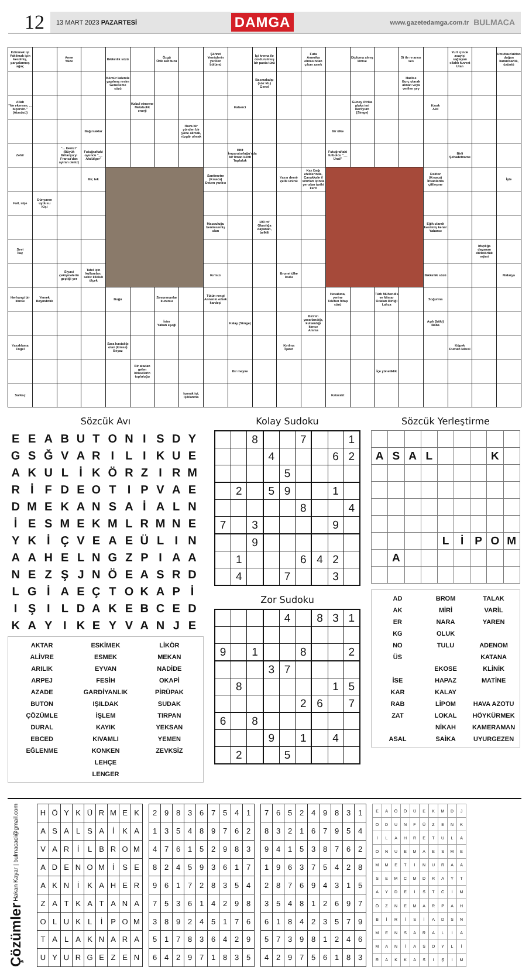12 13 MART 2023 PAZARTESİ DAMGA www.gazetedamga.com.tr BULMACA
| Edinmek işi Yakılmak için kesilmiş, parçalanmış ağaç | | Anne Yüce | | Bıkkınlık sözü | | Özgü Ürik asit tuzu | | Şöhret Yemişlerin yenilen bölümü | | İçi krema ile doldurulmuş bir pasta türü | | Futa Amerika elmasından çıkan zamk | | Diploma almış kimse | | Si ile re arası ses | | Yurt içinde asayişi sağlayan silahlı kuvvet Ulan | | Umutsuzluktan doğan karamsarlık, üzüntü |
| | | | | Kömür kalemle yapılmış resim Genelleme sözü | | | | | | Basmakalıp (söz vb.) Genel | | | | | | Hadise Borç olarak alınan veya verilen şey | | | | |
| Allah "Ne ekersen, ... biçersin." (Atasözü) | | | | | Kabul etmeme Metabolik enerji | | | | Haberci | | | | | Güney Afrika plaka imi Berilyum (Simge) | | | Kasık Akıl | | | |
| | | | Bağırsaklar | | | | Hava bir yönden bir yöne akmak, rüzgâr olmak | | | | | | Bir ülke | | | | | | | |
| Zehir | | "... Denizi" (Büyük Britanya'yı Fransa'dan ayıran deniz) | Fotoğraftaki oyuncu "__ Akdülger" | | | | | | Hitit İmparatorluğu'nda bir liman kenti Topluluk | | | | Fotoğraftaki futbolcu "__ Ünal" | | | | | Birli Şehadetname | | |
| | | | Bir, tek | | | | | Santimetre (Kısaca) Deizm yanlısı | | | Yassı demir çelik ürünü | Kaz Dağı eteklerinde, Çanakkale il sınırları içinde yer alan tarihi kent | | | | | Doktor (Kısaca) İnsanlarda çiftleşme | | | İşte |
| Fail, süje | Dünyanın uydusu Kişi | | | | | | | | | | | | | | | | | | | |
| | | | | | | | | Maoculuğu benimsemiş olan | | 100 m² Olasılığa dayanan, belkili | | | | | | | Eğik olarak kesilmiş kenar Yabancı | | | |
| Sevi İlaç | | | | | | | | | | | | | | | | | | | Irkçılığa dayanan diktatörlük rejimi | |
| | | Siyasi çekişmelerin geçtiği yer | Tahıl için kullanılan, sekiz kiloluk ölçek | | | | | Kırmızı | | | Brunei ülke kodu | | | | | | Bıkkınlık sözü | | | Malarya |
| Herhangi bir kimse | Yemek Bayındırlık | | | Buğu | | Savunmanlar kurumu | | Tütün rengi Annenin erkek kardeşi | | | | | Hesabına, yerine Telefon hitap sözü | | Türk Mühendis ve Mimar Odaları Birliği Lahza | | Soğurma | | | |
| | | | | | | İsim Yaban eşeği | | | Kalay (Simge) | | | Birinin yararlandığı, kullandığı kimse Amma | | | | | Aşılı (bitki) Baba | | | |
| Yasaklama Engel | | | | Sara hastalığı olan (kimse) Beyaz | | | | | | | Kırılma İşaret | | | | | | | Köpek Duman lekesi | | |
| | | | | | Bir atadan gelen kimselerin topluluğu | | | | Bir meyve | | | | | | İçe yöneliklik | | | | | |
| Sarkaç | | | | | | | Işımak işi, ışıklanma | | | | | | Katarakt | | | | | | | |
Sözcük Avı
| E | E | A | B | U | T | O | N | I | S | D | Y |
| G | S | Ğ | V | A | R | I | L | I | K | U | E |
| A | K | U | L | İ | K | Ö | R | Z | I | R | M |
| R | İ | F | D | E | O | T | I | P | V | A | E |
| D | M | E | K | A | N | S | A | İ | A | L | N |
| İ | E | S | M | E | K | M | L | R | M | N | E |
| Y | K | İ | Ç | V | E | A | E | Ü | L | I | N |
| A | A | H | E | L | N | G | Z | P | I | A | A |
| N | E | Z | Ş | J | N | Ö | E | A | S | R | D |
| L | G | İ | A | E | Ç | T | O | K | A | P | İ |
| I | Ş | I | L | D | A | K | E | B | C | E | D |
| K | A | Y | I | K | E | Y | V | A | N | J | E |
AKTAR
ALİVRE
ARILIK
ARPEJ
AZADE
BUTON
ÇÖZÜMLE
DURAL
EBCED
EĞLENME
ESKİMEK
ESMEK
EYVAN
FESİH
GARDİYANLIK
IŞILDAK
İŞLEM
KAYIK
KIVAMLI
KONKEN
LEHÇE
LENGER
LİKÖR
MEKAN
NADİDE
OKAPİ
PİRÜPAK
SUDAK
TIRPAN
YEKSAN
YEMEN
ZEVKSİZ
Kolay Sudoku
| | | 8 | | | 7 | | | 1 |
| | | | 4 | | | | 6 | 2 |
| | | | | 5 | | | | |
| | 2 | | 5 | 9 | | | 1 | |
| | | | | | 8 | | | 4 |
| 7 | | 3 | | | | | 9 | |
| | | 9 | | | | | | |
| | 1 | | | | 6 | 4 | 2 | |
| | 4 | | | 7 | | | 3 | |
Zor Sudoku
| | | | | 4 | | 8 | 3 | 1 |
| 9 | | 1 | | | 8 | | | 2 |
| | | | 3 | 7 | | | | |
| | 8 | | | | | | 1 | 5 |
| | | | | | 2 | 6 | | 7 |
| 6 | | 8 | | | | | | |
| | | | 9 | | 1 | | 4 | |
| | 2 | | | 5 | | | | |
Sözcük Yerleştirme
| A | S | A | L | | | | K | |
| | | | | L | İ | P | O | M |
| | A | | | | | | | |
AD
AK
ER
KG
NO
ÜS
İSE
KAR
RAB
ZAT
ASAL
BROM
MİRİ
NARA
OLUK
TULU
EKOSE
HAPAZ
KALAY
LİPOM
LOKAL
NİKAH
SAİKA
TALAK
VARİL
YAREN
ADENOM
KATANA
KLİNİK
MATİNE
HAVA AZOTU
HÖYKÜRMEK
KAMERAMAN
UYURGEZEN
Çözümler Hakan Kayar | bulmacaci@gmail.com
| H | Ö | Y | K | Ü | R | M | E | K |
| A | S | A | L | S | A | İ | K | A |
| V | A | R | İ | L | B | R | O | M |
| A | D | E | N | O | M | İ | S | E |
| A | K | N | İ | K | A | H | E | R |
| Z | A | T | K | A | T | A | N | A |
| O | L | U | K | L | İ | P | O | M |
| T | A | L | A | K | N | A | R | A |
| U | Y | U | R | G | E | Z | E | N |
| 2 | 9 | 8 | 3 | 6 | 7 | 5 | 4 | 1 |
| 1 | 3 | 5 | 4 | 8 | 9 | 7 | 6 | 2 |
| 4 | 7 | 6 | 1 | 5 | 2 | 9 | 8 | 3 |
| 8 | 2 | 4 | 5 | 9 | 3 | 6 | 1 | 7 |
| 9 | 6 | 1 | 7 | 2 | 8 | 3 | 5 | 4 |
| 7 | 5 | 3 | 6 | 1 | 4 | 2 | 9 | 8 |
| 3 | 8 | 9 | 2 | 4 | 5 | 1 | 7 | 6 |
| 5 | 1 | 7 | 8 | 3 | 6 | 4 | 2 | 9 |
| 6 | 4 | 2 | 9 | 7 | 1 | 8 | 3 | 5 |
| 7 | 6 | 5 | 2 | 4 | 9 | 8 | 3 | 1 |
| 8 | 3 | 2 | 1 | 6 | 7 | 9 | 5 | 4 |
| 9 | 4 | 1 | 5 | 3 | 8 | 7 | 6 | 2 |
| 1 | 9 | 6 | 3 | 7 | 5 | 4 | 2 | 8 |
| 2 | 8 | 7 | 6 | 9 | 4 | 3 | 1 | 5 |
| 3 | 5 | 4 | 8 | 1 | 2 | 6 | 9 | 7 |
| 6 | 1 | 8 | 4 | 2 | 3 | 5 | 7 | 9 |
| 5 | 7 | 3 | 9 | 8 | 1 | 2 | 4 | 6 |
| 4 | 2 | 9 | 7 | 5 | 6 | 1 | 8 | 3 |
| E | A | Ö | Ö | Ü | E | K | M | D | J |
| O | D | U | N | F | Ü | Z | E | N | K |
| İ | L | A | H | R | E | T | U | L | A |
| O | N | U | E | M | A | E | S | M | E |
| M | M | E | T | İ | N | U | R | A | A |
| S | E | M | C | M | D | R | A | Y | T |
| A | Y | D | E | İ | S | T | C | İ | M |
| Ö | Z | N | E | M | A | R | P | A | H |
| B | İ | R | İ | S | İ | A | D | S | N |
| M | E | N | S | A | R | A | L | İ | A |
| M | A | N | İ | A | S | O | Y | L | İ |
| R | A | K | K | A | S | I | Ş | I | M |